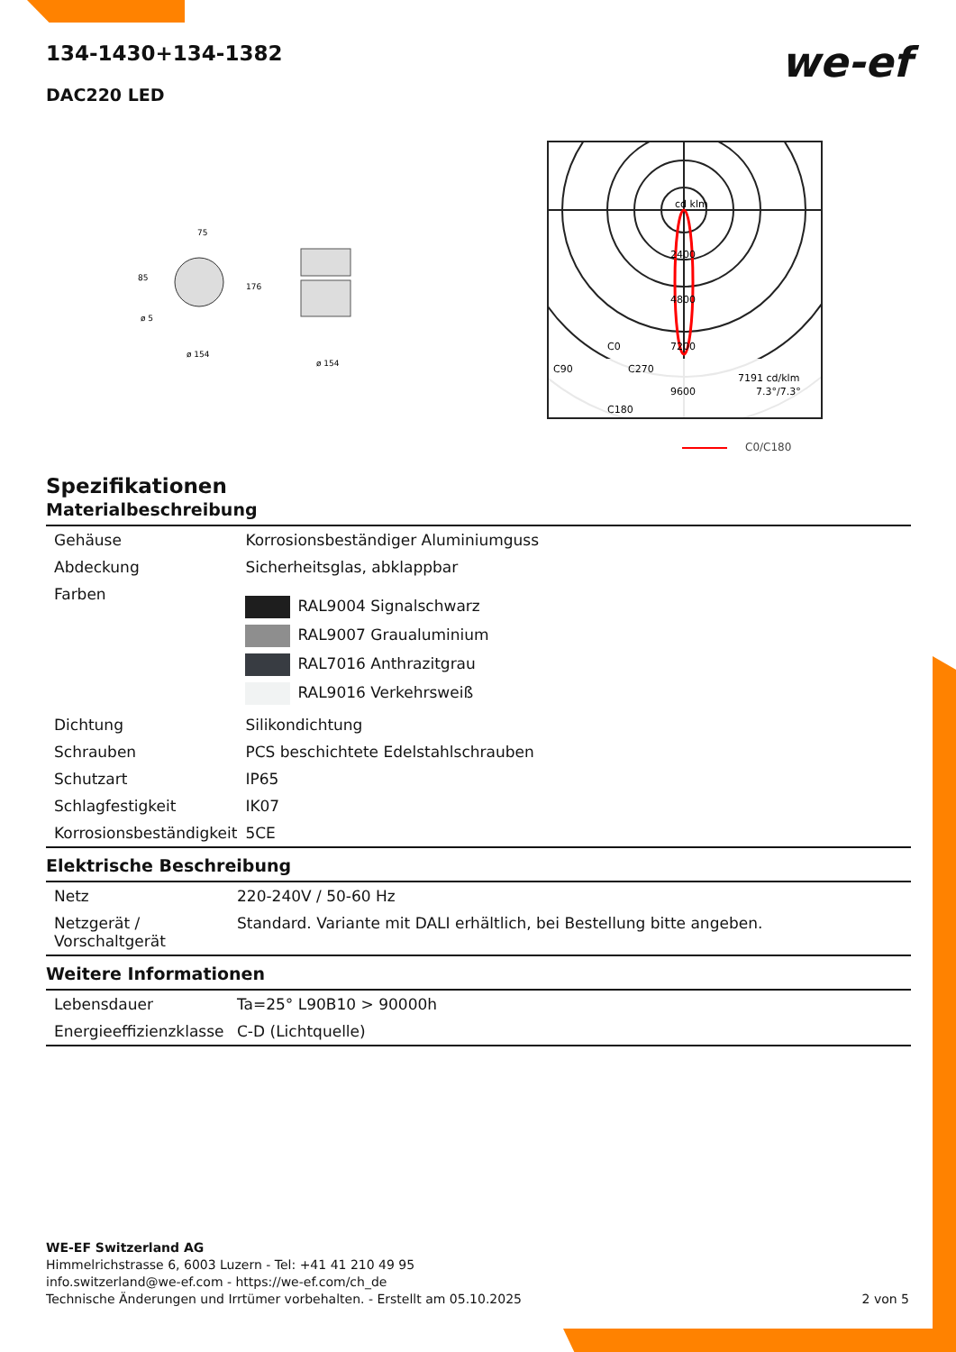we-ef
134-1430+134-1382
DAC220 LED
75
85
ø 5
ø 154
176
ø 154
cd klm
2400
4800
7200
C0
C90
C270
9600
C180
7191 cd/klm
7.3°/7.3°
C0/C180
Spezifikationen
Materialbeschreibung
| Gehäuse | Korrosionsbeständiger Aluminiumguss |
| Abdeckung | Sicherheitsglas, abklappbar |
| Farben | RAL9004 Signalschwarz RAL9007 Graualuminium RAL7016 Anthrazitgrau RAL9016 Verkehrsweiß |
| Dichtung | Silikondichtung |
| Schrauben | PCS beschichtete Edelstahlschrauben |
| Schutzart | IP65 |
| Schlagfestigkeit | IK07 |
| Korrosionsbeständigkeit | 5CE |
Elektrische Beschreibung
| Netz | 220-240V / 50-60 Hz |
| Netzgerät / Vorschaltgerät | Standard. Variante mit DALI erhältlich, bei Bestellung bitte angeben. |
Weitere Informationen
| Lebensdauer | Ta=25° L90B10 > 90000h |
| Energieeffizienzklasse | C-D (Lichtquelle) |
WE-EF Switzerland AG
Himmelrichstrasse 6, 6003 Luzern - Tel: +41 41 210 49 95
info.switzerland@we-ef.com - https://we-ef.com/ch_de
Technische Änderungen und Irrtümer vorbehalten. - Erstellt am 05.10.2025 2 von 5